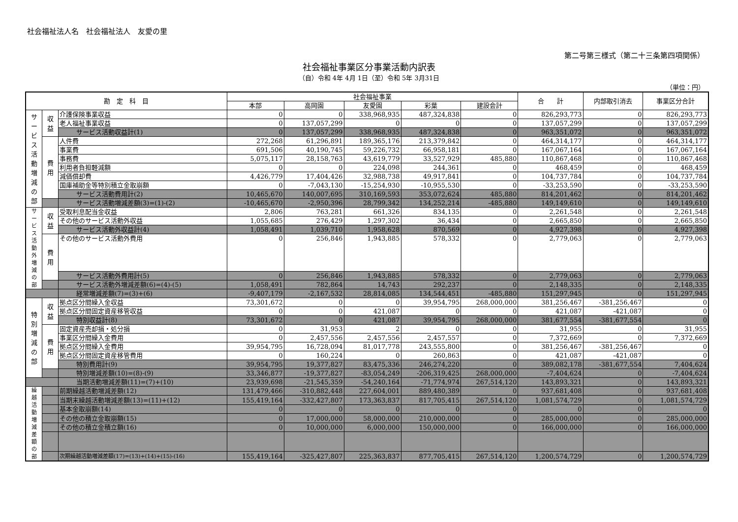社会福祉法人名　社会福祉法人　友愛の里
第二号第三様式（第二十三条第四項関係）
社会福祉事業区分事業活動内訳表
（自）令和 4年 4月 1日（至）令和 5年 3月31日
（単位：円）
| 勘 定 科 目 | | | 社会福祉事業 | | | | | 合 計 | 内部取引消去 | 事業区分合計 |
| --- | --- | --- | --- | --- | --- | --- | --- | --- | --- | --- |
| | | | 本部 | 高岡園 | 友愛園 | 彩葉 | 建設会計 | | | |
| サ ー ビ ス 活 動 増 減 の 部 | 収 益 | 介護保険事業収益 | 0 | 0 | 338,968,935 | 487,324,838 | 0 | 826,293,773 | 0 | 826,293,773 |
| | | 老人福祉事業収益 | 0 | 137,057,299 | 0 | 0 | 0 | 137,057,299 | 0 | 137,057,299 |
| | | サービス活動収益計(1) | 0 | 137,057,299 | 338,968,935 | 487,324,838 | 0 | 963,351,072 | 0 | 963,351,072 |
| | 費 用 | 人件費 | 272,268 | 61,296,891 | 189,365,176 | 213,379,842 | 0 | 464,314,177 | 0 | 464,314,177 |
| | | 事業費 | 691,506 | 40,190,745 | 59,226,732 | 66,958,181 | 0 | 167,067,164 | 0 | 167,067,164 |
| | | 事務費 | 5,075,117 | 28,158,763 | 43,619,779 | 33,527,929 | 485,880 | 110,867,468 | 0 | 110,867,468 |
| | | 利用者負担軽減額 | 0 | 0 | 224,098 | 244,361 | 0 | 468,459 | 0 | 468,459 |
| | | 減価償却費 | 4,426,779 | 17,404,426 | 32,988,738 | 49,917,841 | 0 | 104,737,784 | 0 | 104,737,784 |
| | | 国庫補助金等特別積立金取崩額 | 0 | -7,043,130 | -15,254,930 | -10,955,530 | 0 | -33,253,590 | 0 | -33,253,590 |
| | | サービス活動費用計(2) | 10,465,670 | 140,007,695 | 310,169,593 | 353,072,624 | 485,880 | 814,201,462 | 0 | 814,201,462 |
| | | サービス活動増減差額(3)=(1)-(2) | -10,465,670 | -2,950,396 | 28,799,342 | 134,252,214 | -485,880 | 149,149,610 | 0 | 149,149,610 |
| サ ー ビ ス 活 動 外 増 減 の 部 | 収 益 | 受取利息配当金収益 | 2,806 | 763,281 | 661,326 | 834,135 | 0 | 2,261,548 | 0 | 2,261,548 |
| | | その他のサービス活動外収益 | 1,055,685 | 276,429 | 1,297,302 | 36,434 | 0 | 2,665,850 | 0 | 2,665,850 |
| | | サービス活動外収益計(4) | 1,058,491 | 1,039,710 | 1,958,628 | 870,569 | 0 | 4,927,398 | 0 | 4,927,398 |
| | 費 用 | その他のサービス活動外費用 | 0 | 256,846 | 1,943,885 | 578,332 | 0 | 2,779,063 | 0 | 2,779,063 |
| | | サービス活動外費用計(5) | 0 | 256,846 | 1,943,885 | 578,332 | 0 | 2,779,063 | 0 | 2,779,063 |
| | | サービス活動外増減差額(6)=(4)-(5) | 1,058,491 | 782,864 | 14,743 | 292,237 | 0 | 2,148,335 | 0 | 2,148,335 |
| | | 経常増減差額(7)=(3)+(6) | -9,407,179 | -2,167,532 | 28,814,085 | 134,544,451 | -485,880 | 151,297,945 | 0 | 151,297,945 |
| 特 別 増 減 の 部 | 収 益 | 拠点区分間繰入金収益 | 73,301,672 | 0 | 0 | 39,954,795 | 268,000,000 | 381,256,467 | -381,256,467 | 0 |
| | | 拠点区分間固定資産移管収益 | 0 | 0 | 421,087 | 0 | 0 | 421,087 | -421,087 | 0 |
| | | 特別収益計(8) | 73,301,672 | 0 | 421,087 | 39,954,795 | 268,000,000 | 381,677,554 | -381,677,554 | 0 |
| | 費 用 | 固定資産売却損・処分損 | 0 | 31,953 | 2 | 0 | 0 | 31,955 | 0 | 31,955 |
| | | 事業区分間繰入金費用 | 0 | 2,457,556 | 2,457,556 | 2,457,557 | 0 | 7,372,669 | 0 | 7,372,669 |
| | | 拠点区分間繰入金費用 | 39,954,795 | 16,728,094 | 81,017,778 | 243,555,800 | 0 | 381,256,467 | -381,256,467 | 0 |
| | | 拠点区分間固定資産移管費用 | 0 | 160,224 | 0 | 260,863 | 0 | 421,087 | -421,087 | 0 |
| | | 特別費用計(9) | 39,954,795 | 19,377,827 | 83,475,336 | 246,274,220 | 0 | 389,082,178 | -381,677,554 | 7,404,624 |
| | | 特別増減差額(10)=(8)-(9) | 33,346,877 | -19,377,827 | -83,054,249 | -206,319,425 | 268,000,000 | -7,404,624 | 0 | -7,404,624 |
| | | 当期活動増減差額(11)=(7)+(10) | 23,939,698 | -21,545,359 | -54,240,164 | -71,774,974 | 267,514,120 | 143,893,321 | 0 | 143,893,321 |
| 繰 越 活 動 増 減 差 額 の 部 | | 前期繰越活動増減差額(12) | 131,479,466 | -310,882,448 | 227,604,001 | 889,480,389 | 0 | 937,681,408 | 0 | 937,681,408 |
| | | 当期末繰越活動増減差額(13)=(11)+(12) | 155,419,164 | -332,427,807 | 173,363,837 | 817,705,415 | 267,514,120 | 1,081,574,729 | 0 | 1,081,574,729 |
| | | 基本金取崩額(14) | 0 | 0 | 0 | 0 | 0 | 0 | 0 | 0 |
| | | その他の積立金取崩額(15) | 0 | 17,000,000 | 58,000,000 | 210,000,000 | 0 | 285,000,000 | 0 | 285,000,000 |
| | | その他の積立金積立額(16) | 0 | 10,000,000 | 6,000,000 | 150,000,000 | 0 | 166,000,000 | 0 | 166,000,000 |
| | | 次期繰越活動増減差額(17)=(13)+(14)+(15)-(16) | 155,419,164 | -325,427,807 | 225,363,837 | 877,705,415 | 267,514,120 | 1,200,574,729 | 0 | 1,200,574,729 |